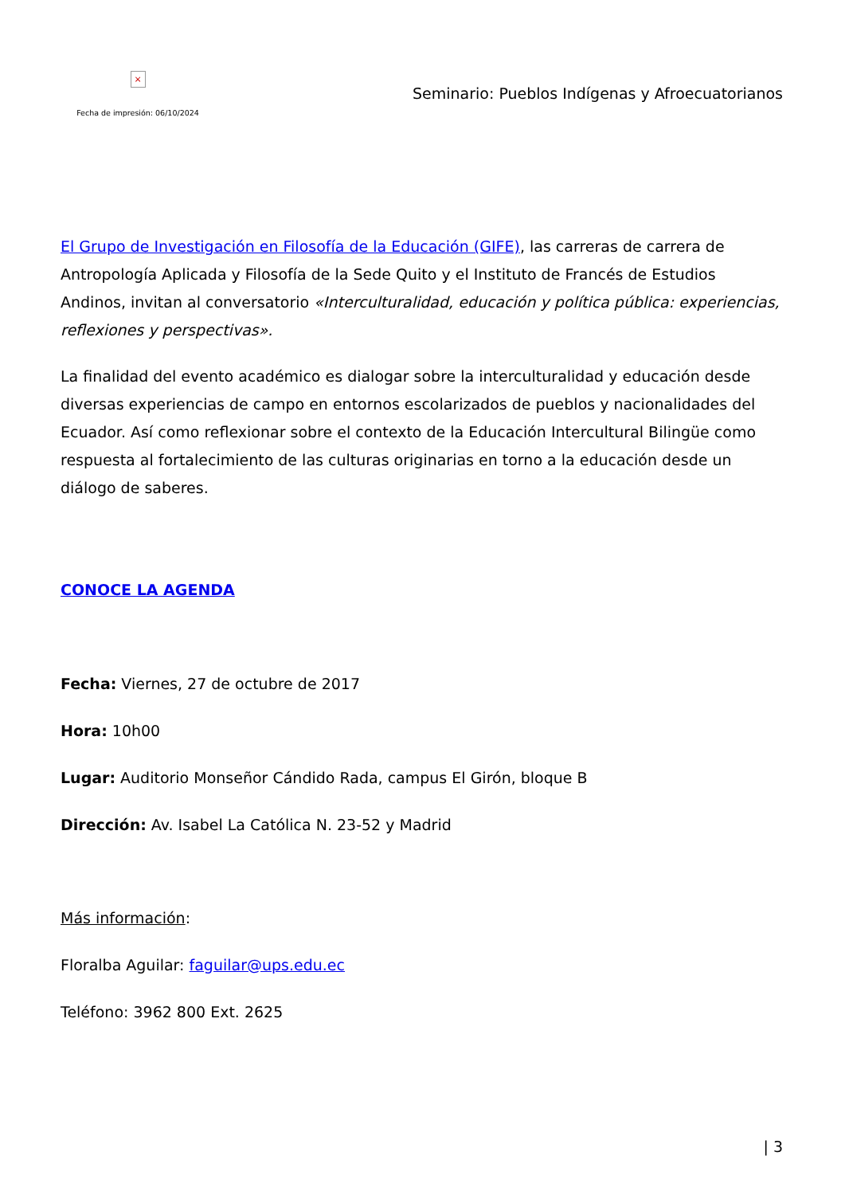×
Fecha de impresión: 06/10/2024
Seminario: Pueblos Indígenas y Afroecuatorianos
El Grupo de Investigación en Filosofía de la Educación (GIFE), las carreras de carrera de Antropología Aplicada y Filosofía de la Sede Quito y el Instituto de Francés de Estudios Andinos, invitan al conversatorio «Interculturalidad, educación y política pública: experiencias, reflexiones y perspectivas».
La finalidad del evento académico es dialogar sobre la interculturalidad y educación desde diversas experiencias de campo en entornos escolarizados de pueblos y nacionalidades del Ecuador. Así como reflexionar sobre el contexto de la Educación Intercultural Bilingüe como respuesta al fortalecimiento de las culturas originarias en torno a la educación desde un diálogo de saberes.
CONOCE LA AGENDA
Fecha: Viernes, 27 de octubre de 2017
Hora: 10h00
Lugar: Auditorio Monseñor Cándido Rada, campus El Girón, bloque B
Dirección: Av. Isabel La Católica N. 23-52 y Madrid
Más información:
Floralba Aguilar: faguilar@ups.edu.ec
Teléfono: 3962 800 Ext. 2625
| 3